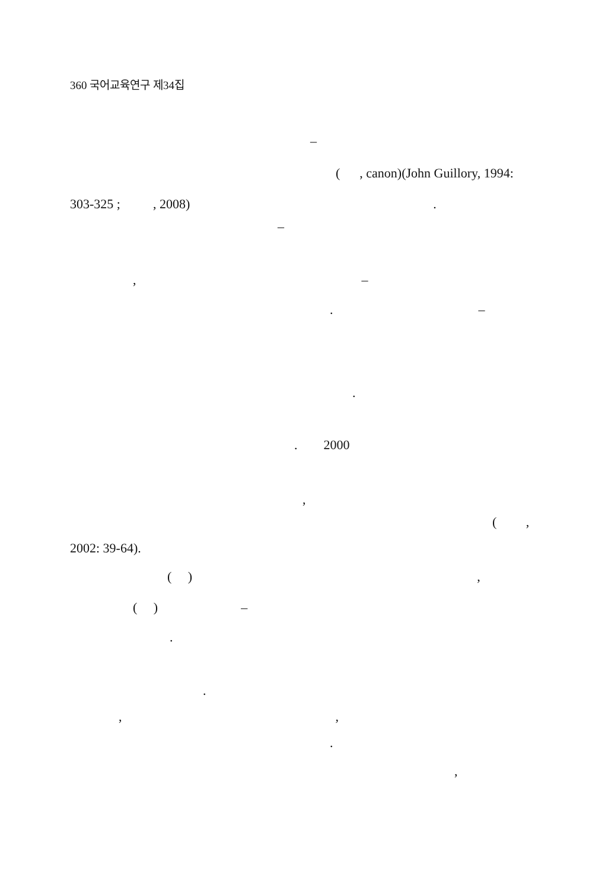360 국어교육연구 제34집
–
( , canon)(John Guillory, 1994:
303-325 ; , 2008).
–
, –
. –
.
. 2000
,
( ,
2002: 39-64).
( ),
( ) –
.
.
,,
.
,